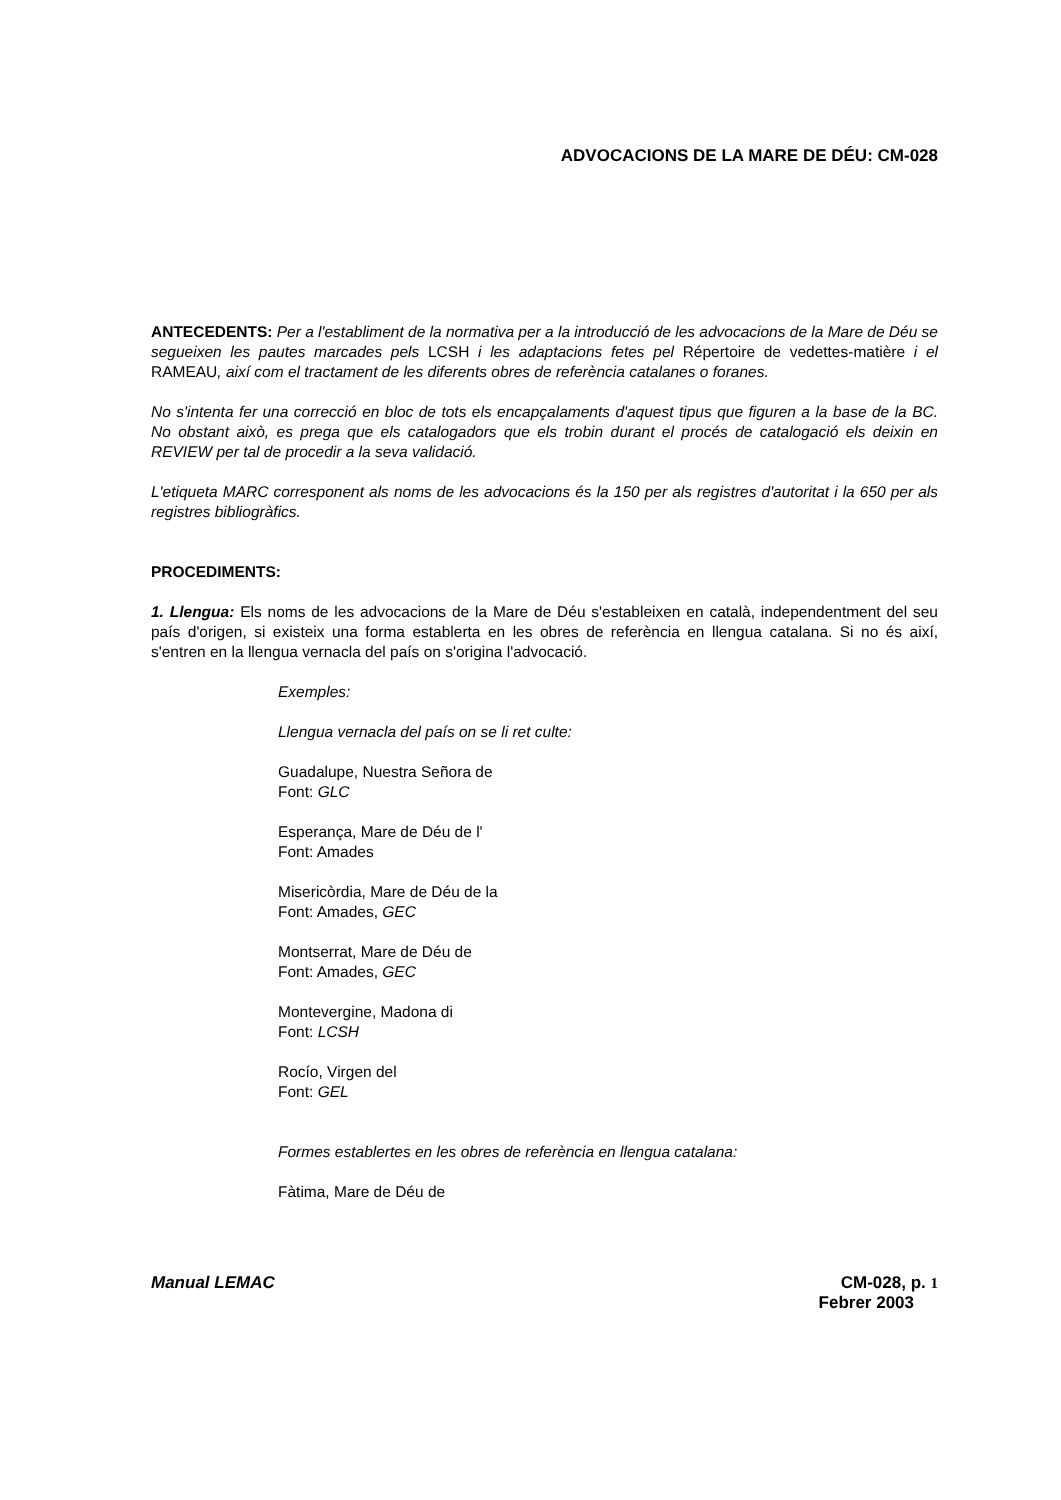ADVOCACIONS DE LA MARE DE DÉU: CM-028
ANTECEDENTS: Per a l'establiment de la normativa per a la introducció de les advocacions de la Mare de Déu se segueixen les pautes marcades pels LCSH i les adaptacions fetes pel Répertoire de vedettes-matière i el RAMEAU, així com el tractament de les diferents obres de referència catalanes o foranes.
No s'intenta fer una correcció en bloc de tots els encapçalaments d'aquest tipus que figuren a la base de la BC. No obstant això, es prega que els catalogadors que els trobin durant el procés de catalogació els deixin en REVIEW per tal de procedir a la seva validació.
L'etiqueta MARC corresponent als noms de les advocacions és la 150 per als registres d'autoritat i la 650 per als registres bibliogràfics.
PROCEDIMENTS:
1. Llengua: Els noms de les advocacions de la Mare de Déu s'estableixen en català, independentment del seu país d'origen, si existeix una forma establerta en les obres de referència en llengua catalana. Si no és així, s'entren en la llengua vernacla del país on s'origina l'advocació.
Exemples:
Llengua vernacla del país on se li ret culte:
Guadalupe, Nuestra Señora de
Font: GLC
Esperança, Mare de Déu de l'
Font: Amades
Misericòrdia, Mare de Déu de la
Font: Amades, GEC
Montserrat, Mare de Déu de
Font: Amades, GEC
Montevergine, Madona di
Font: LCSH
Rocío, Virgen del
Font: GEL
Formes establertes en les obres de referència en llengua catalana:
Fàtima, Mare de Déu de
Manual LEMAC CM-028, p. 1
Febrer 2003